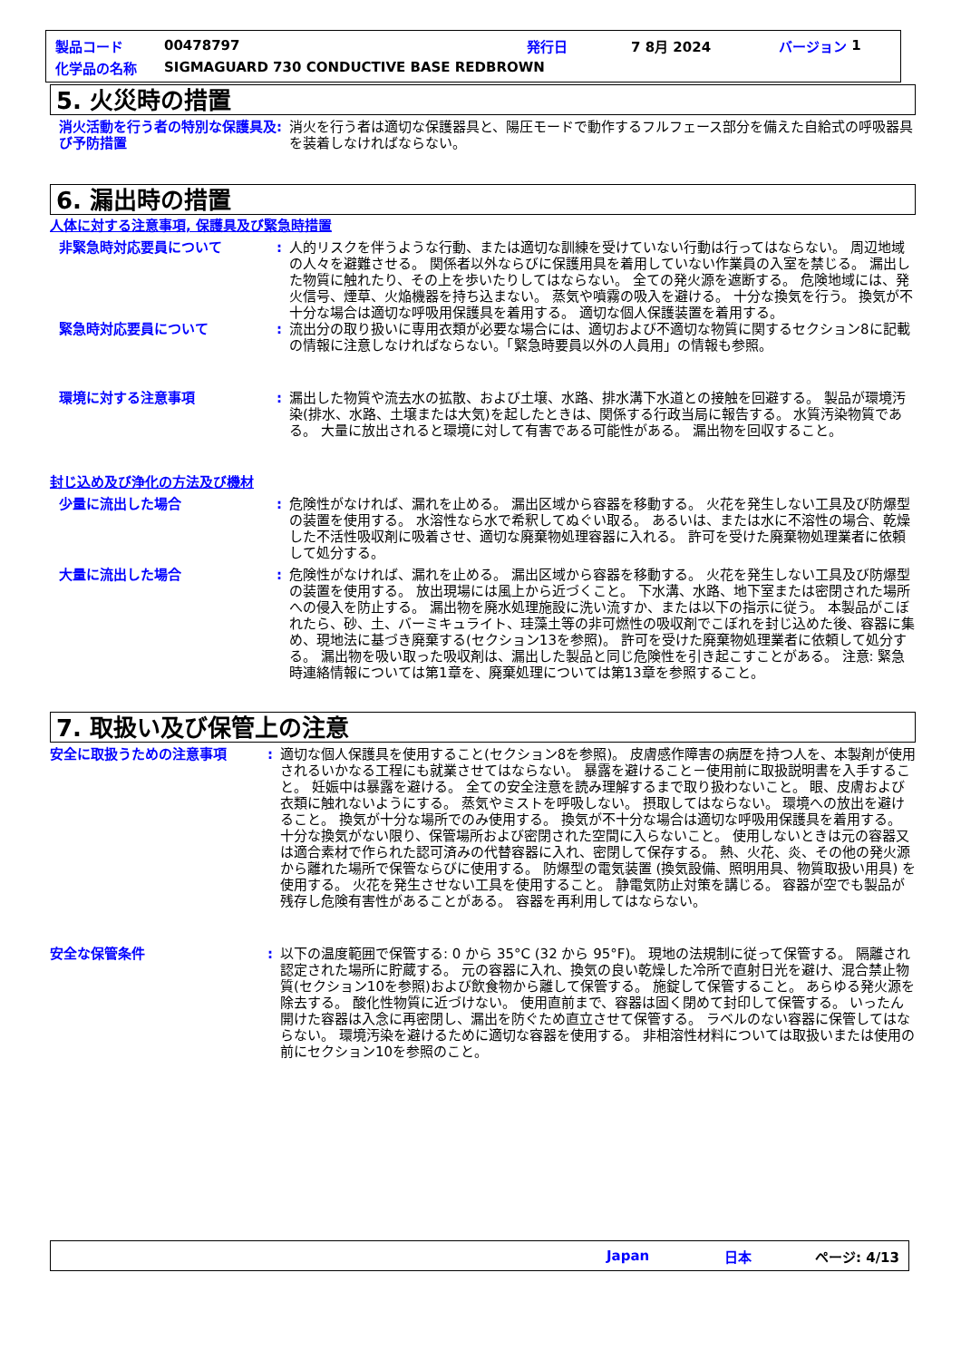製品コード 00478797 発行日 7 8月 2024 バージョン 1
化学品の名称 SIGMAGUARD 730 CONDUCTIVE BASE REDBROWN
5. 火災時の措置
消火活動を行う者の特別な保護具及び予防措置
: 消火を行う者は適切な保護器具と、陽圧モードで動作するフルフェース部分を備えた自給式の呼吸器具を装着しなければならない。
6. 漏出時の措置
人体に対する注意事項, 保護具及び緊急時措置
非緊急時対応要員について : 人的リスクを伴うような行動、または適切な訓練を受けていない行動は行ってはならない。 周辺地域の人々を避難させる。 関係者以外ならびに保護用具を着用していない作業員の入室を禁じる。 漏出した物質に触れたり、その上を歩いたりしてはならない。 全ての発火源を遮断する。 危険地域には、発火信号、煙草、火焔機器を持ち込まない。 蒸気や噴霧の吸入を避ける。 十分な換気を行う。 換気が不十分な場合は適切な呼吸用保護具を着用する。 適切な個人保護装置を着用する。
緊急時対応要員について : 流出分の取り扱いに専用衣類が必要な場合には、適切および不適切な物質に関するセクション8に記載の情報に注意しなければならない。「緊急時要員以外の人員用」の情報も参照。
環境に対する注意事項 : 漏出した物質や流去水の拡散、および土壌、水路、排水溝下水道との接触を回避する。 製品が環境汚染(排水、水路、土壌または大気)を起したときは、関係する行政当局に報告する。 水質汚染物質である。 大量に放出されると環境に対して有害である可能性がある。 漏出物を回収すること。
封じ込め及び浄化の方法及び機材
少量に流出した場合 : 危険性がなければ、漏れを止める。 漏出区域から容器を移動する。 火花を発生しない工具及び防爆型の装置を使用する。 水溶性なら水で希釈してぬぐい取る。 あるいは、または水に不溶性の場合、乾燥した不活性吸収剤に吸着させ、適切な廃棄物処理容器に入れる。 許可を受けた廃棄物処理業者に依頼して処分する。
大量に流出した場合 : 危険性がなければ、漏れを止める。 漏出区域から容器を移動する。 火花を発生しない工具及び防爆型の装置を使用する。 放出現場には風上から近づくこと。 下水溝、水路、地下室または密閉された場所への侵入を防止する。 漏出物を廃水処理施設に洗い流すか、または以下の指示に従う。 本製品がこぼれたら、砂、土、バーミキュライト、珪藻土等の非可燃性の吸収剤でこぼれを封じ込めた後、容器に集め、現地法に基づき廃棄する(セクション13を参照)。 許可を受けた廃棄物処理業者に依頼して処分する。 漏出物を吸い取った吸収剤は、漏出した製品と同じ危険性を引き起こすことがある。 注意: 緊急時連絡情報については第1章を、廃棄処理については第13章を参照すること。
7. 取扱い及び保管上の注意
安全に取扱うための注意事項 : 適切な個人保護具を使用すること(セクション8を参照)。 皮膚感作障害の病歴を持つ人を、本製剤が使用されるいかなる工程にも就業させてはならない。 暴露を避けること－使用前に取扱説明書を入手すること。 妊娠中は暴露を避ける。 全ての安全注意を読み理解するまで取り扱わないこと。 眼、皮膚および衣類に触れないようにする。 蒸気やミストを呼吸しない。 摂取してはならない。 環境への放出を避けること。 換気が十分な場所でのみ使用する。 換気が不十分な場合は適切な呼吸用保護具を着用する。 十分な換気がない限り、保管場所および密閉された空間に入らないこと。 使用しないときは元の容器又は適合素材で作られた認可済みの代替容器に入れ、密閉して保存する。 熱、火花、炎、その他の発火源から離れた場所で保管ならびに使用する。 防爆型の電気装置 (換気設備、照明用具、物質取扱い用具) を使用する。 火花を発生させない工具を使用すること。 静電気防止対策を講じる。 容器が空でも製品が残存し危険有害性があることがある。 容器を再利用してはならない。
安全な保管条件 : 以下の温度範囲で保管する: 0 から 35°C (32 から 95°F)。 現地の法規制に従って保管する。 隔離され認定された場所に貯蔵する。 元の容器に入れ、換気の良い乾燥した冷所で直射日光を避け、混合禁止物質(セクション10を参照)および飲食物から離して保管する。 施錠して保管すること。 あらゆる発火源を除去する。 酸化性物質に近づけない。 使用直前まで、容器は固く閉めて封印して保管する。 いったん開けた容器は入念に再密閉し、漏出を防ぐため直立させて保管する。 ラベルのない容器に保管してはならない。 環境汚染を避けるために適切な容器を使用する。 非相溶性材料については取扱いまたは使用の前にセクション10を参照のこと。
Japan 日本 ページ: 4/13